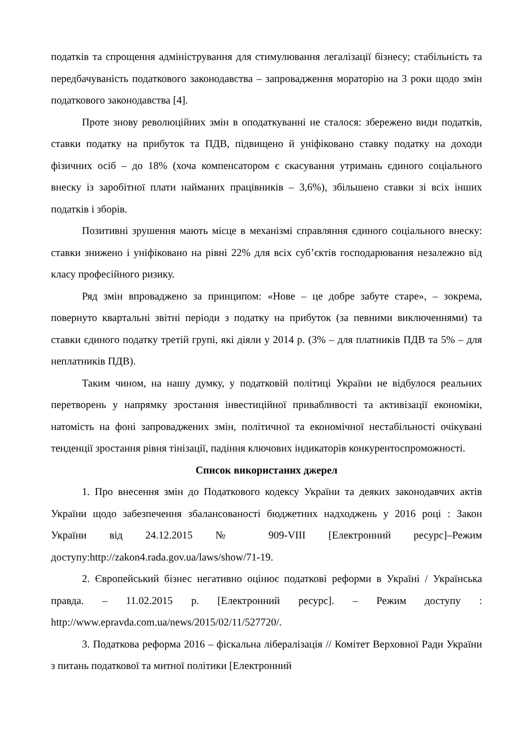податків та спрощення адміністрування для стимулювання легалізації бізнесу; стабільність та передбачуваність податкового законодавства – запровадження мораторію на 3 роки щодо змін податкового законодавства [4].
Проте знову революційних змін в оподаткуванні не сталося: збережено види податків, ставки податку на прибуток та ПДВ, підвищено й уніфіковано ставку податку на доходи фізичних осіб – до 18% (хоча компенсатором є скасування утримань єдиного соціального внеску із заробітної плати найманих працівників – 3,6%), збільшено ставки зі всіх інших податків і зборів.
Позитивні зрушення мають місце в механізмі справляння єдиного соціального внеску: ставки знижено і уніфіковано на рівні 22% для всіх суб’єктів господарювання незалежно від класу професійного ризику.
Ряд змін впроваджено за принципом: «Нове – це добре забуте старе», – зокрема, повернуто квартальні звітні періоди з податку на прибуток (за певними виключеннями) та ставки єдиного податку третій групі, які діяли у 2014 р. (3% – для платників ПДВ та 5% – для неплатників ПДВ).
Таким чином, на нашу думку, у податковій політиці України не відбулося реальних перетворень у напрямку зростання інвестиційної привабливості та активізації економіки, натомість на фоні запроваджених змін, політичної та економічної нестабільності очікувані тенденції зростання рівня тінізації, падіння ключових індикаторів конкурентоспроможності.
Список використаних джерел
1. Про внесення змін до Податкового кодексу України та деяких законодавчих актів України щодо забезпечення збалансованості бюджетних надходжень у 2016 році : Закон України від 24.12.2015 № 909-VIII [Електронний ресурс]–Режим доступу:http://zakon4.rada.gov.ua/laws/show/71-19.
2. Європейський бізнес негативно оцінює податкові реформи в Україні / Українська правда. – 11.02.2015 р. [Електронний ресурс]. – Режим доступу : http://www.epravda.com.ua/news/2015/02/11/527720/.
3. Податкова реформа 2016 – фіскальна лібералізація // Комітет Верховної Ради України з питань податкової та митної політики [Електронний